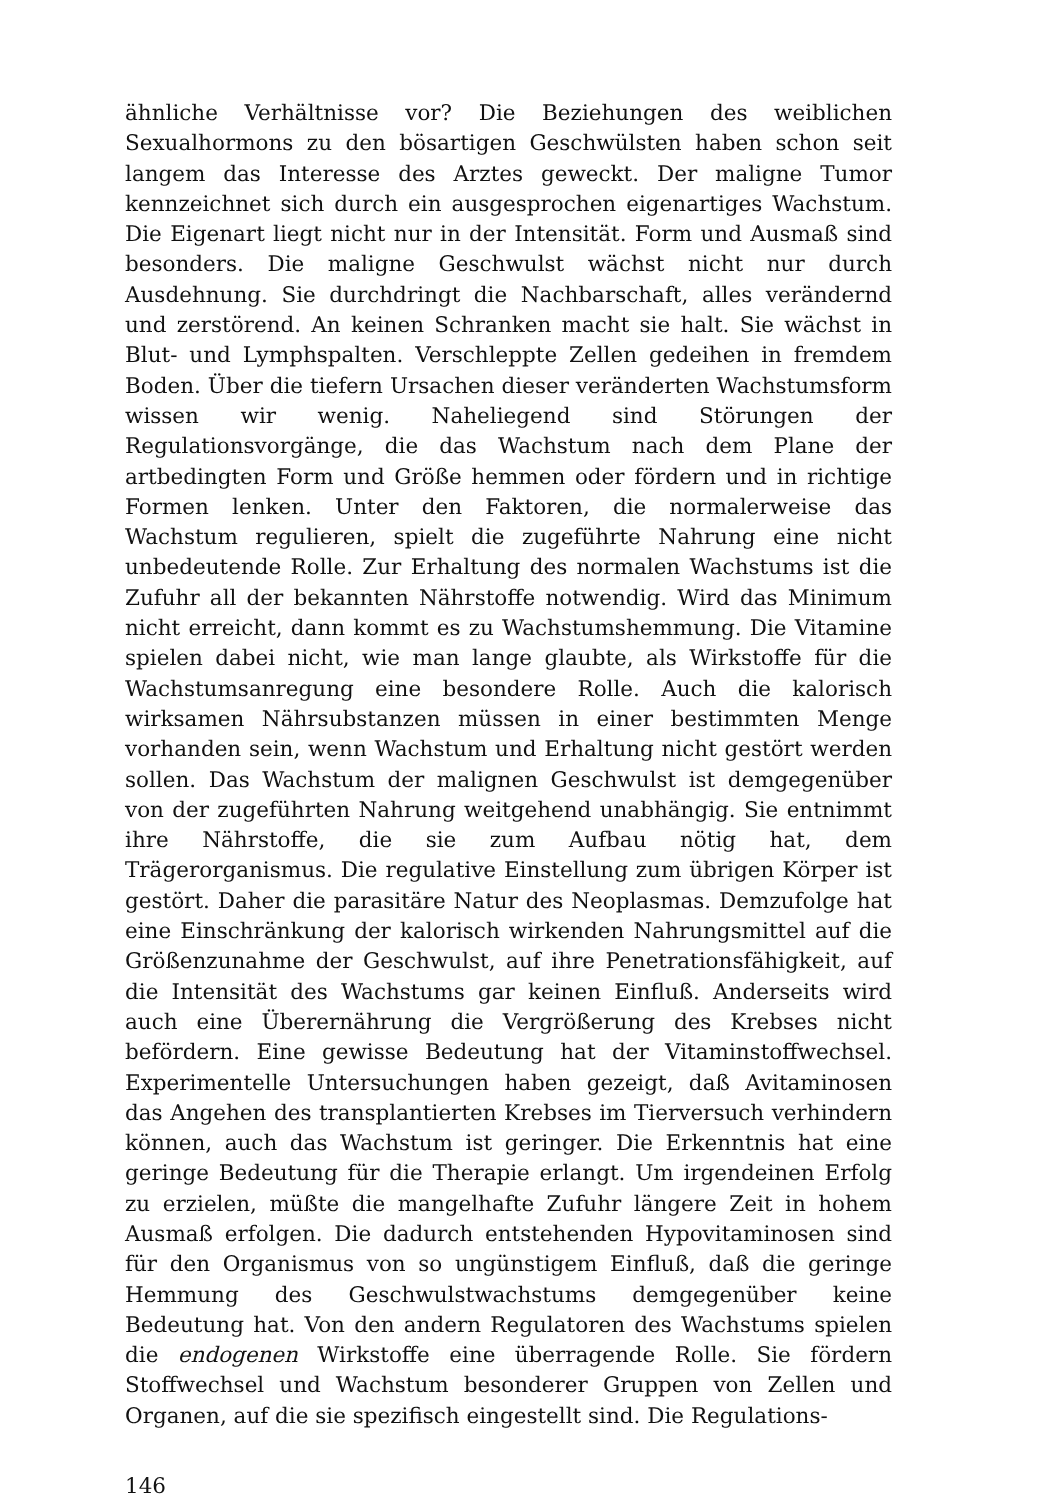ähnliche Verhältnisse vor? Die Beziehungen des weiblichen Sexualhormons zu den bösartigen Geschwülsten haben schon seit langem das Interesse des Arztes geweckt. Der maligne Tumor kennzeichnet sich durch ein ausgesprochen eigenartiges Wachstum. Die Eigenart liegt nicht nur in der Intensität. Form und Ausmaß sind besonders. Die maligne Geschwulst wächst nicht nur durch Ausdehnung. Sie durchdringt die Nachbarschaft, alles verändernd und zerstörend. An keinen Schranken macht sie halt. Sie wächst in Blut- und Lymphspalten. Verschleppte Zellen gedeihen in fremdem Boden. Über die tiefern Ursachen dieser veränderten Wachstumsform wissen wir wenig. Naheliegend sind Störungen der Regulationsvorgänge, die das Wachstum nach dem Plane der artbedingten Form und Größe hemmen oder fördern und in richtige Formen lenken. Unter den Faktoren, die normalerweise das Wachstum regulieren, spielt die zugeführte Nahrung eine nicht unbedeutende Rolle. Zur Erhaltung des normalen Wachstums ist die Zufuhr all der bekannten Nährstoffe notwendig. Wird das Minimum nicht erreicht, dann kommt es zu Wachstumshemmung. Die Vitamine spielen dabei nicht, wie man lange glaubte, als Wirkstoffe für die Wachstumsanregung eine besondere Rolle. Auch die kalorisch wirksamen Nährsubstanzen müssen in einer bestimmten Menge vorhanden sein, wenn Wachstum und Erhaltung nicht gestört werden sollen. Das Wachstum der malignen Geschwulst ist demgegenüber von der zugeführten Nahrung weitgehend unabhängig. Sie entnimmt ihre Nährstoffe, die sie zum Aufbau nötig hat, dem Trägerorganismus. Die regulative Einstellung zum übrigen Körper ist gestört. Daher die parasitäre Natur des Neoplasmas. Demzufolge hat eine Einschränkung der kalorisch wirkenden Nahrungsmittel auf die Größenzunahme der Geschwulst, auf ihre Penetrationsfähigkeit, auf die Intensität des Wachstums gar keinen Einfluß. Anderseits wird auch eine Überernährung die Vergrößerung des Krebses nicht befördern. Eine gewisse Bedeutung hat der Vitaminstoffwechsel. Experimentelle Untersuchungen haben gezeigt, daß Avitaminosen das Angehen des transplantierten Krebses im Tierversuch verhindern können, auch das Wachstum ist geringer. Die Erkenntnis hat eine geringe Bedeutung für die Therapie erlangt. Um irgendeinen Erfolg zu erzielen, müßte die mangelhafte Zufuhr längere Zeit in hohem Ausmaß erfolgen. Die dadurch entstehenden Hypovitaminosen sind für den Organismus von so ungünstigem Einfluß, daß die geringe Hemmung des Geschwulstwachstums demgegenüber keine Bedeutung hat. Von den andern Regulatoren des Wachstums spielen die endogenen Wirkstoffe eine überragende Rolle. Sie fördern Stoffwechsel und Wachstum besonderer Gruppen von Zellen und Organen, auf die sie spezifisch eingestellt sind. Die Regulations-
146